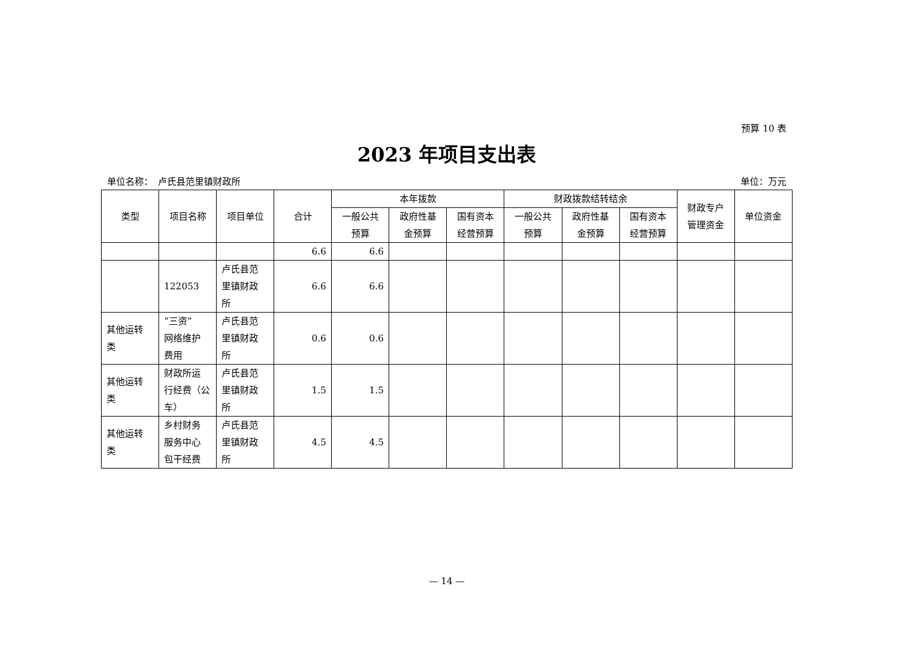预算 10 表
2023 年项目支出表
单位名称：　卢氏县范里镇财政所 单位：万元
| 类型 | 项目名称 | 项目单位 | 合计 | 本年拨款 | | | 财政拨款结转结余 | | | 财政专户 管理资金 | 单位资金 |
| --- | --- | --- | --- | --- | --- | --- | --- | --- | --- | --- | --- |
| | | | | 一般公共 预算 | 政府性基 金预算 | 国有资本 经营预算 | 一般公共 预算 | 政府性基 金预算 | 国有资本 经营预算 | | |
| | | | 6.6 | 6.6 | | | | | | | |
| | 122053 | 卢氏县范 里镇财政 所 | 6.6 | 6.6 | | | | | | | |
| 其他运转 类 | “三资” 网络维护 费用 | 卢氏县范 里镇财政 所 | 0.6 | 0.6 | | | | | | | |
| 其他运转 类 | 财政所运 行经费（公 车） | 卢氏县范 里镇财政 所 | 1.5 | 1.5 | | | | | | | |
| 其他运转 类 | 乡村财务 服务中心 包干经费 | 卢氏县范 里镇财政 所 | 4.5 | 4.5 | | | | | | | |
— 14 —